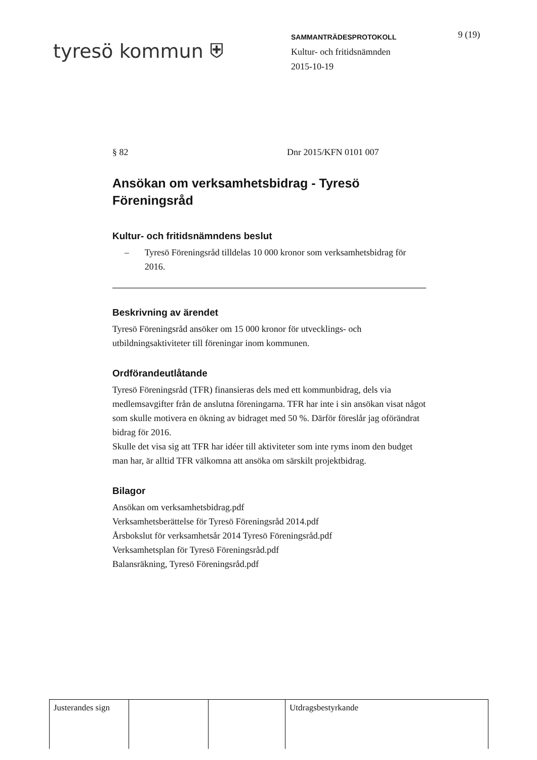tyresö kommun ⛨
SAMMANTRÄDESPROTOKOLL
Kultur- och fritidsnämnden
2015-10-19
9 (19)
§ 82 Dnr 2015/KFN 0101 007
Ansökan om verksamhetsbidrag - Tyresö Föreningsråd
Kultur- och fritidsnämndens beslut
– Tyresö Föreningsråd tilldelas 10 000 kronor som verksamhetsbidrag för 2016.
Beskrivning av ärendet
Tyresö Föreningsråd ansöker om 15 000 kronor för utvecklings- och utbildningsaktiviteter till föreningar inom kommunen.
Ordförandeutlåtande
Tyresö Föreningsråd (TFR) finansieras dels med ett kommunbidrag, dels via medlemsavgifter från de anslutna föreningarna. TFR har inte i sin ansökan visat något som skulle motivera en ökning av bidraget med 50 %. Därför föreslår jag oförändrat bidrag för 2016.
Skulle det visa sig att TFR har idéer till aktiviteter som inte ryms inom den budget man har, är alltid TFR välkomna att ansöka om särskilt projektbidrag.
Bilagor
Ansökan om verksamhetsbidrag.pdf
Verksamhetsberättelse för Tyresö Föreningsråd 2014.pdf
Årsbokslut för verksamhetsår 2014 Tyresö Föreningsråd.pdf
Verksamhetsplan för Tyresö Föreningsråd.pdf
Balansräkning, Tyresö Föreningsråd.pdf
| Justerandes sign | | | Utdragsbestyrkande |